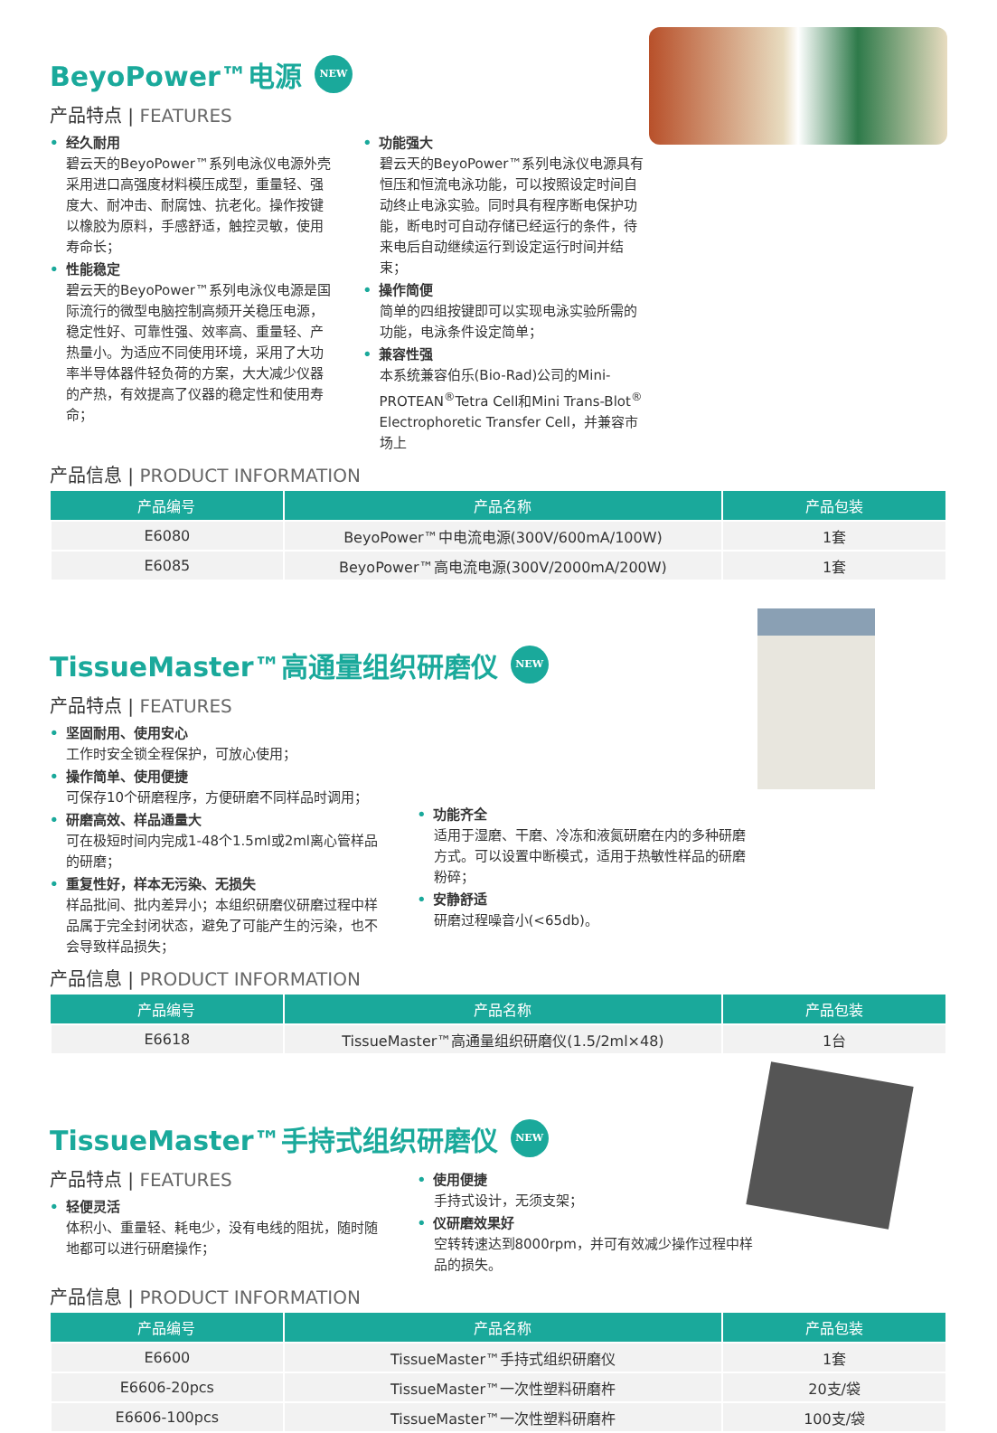BeyoPower™电源 NEW
产品特点 | FEATURES
• 经久耐用
碧云天的BeyoPower™系列电泳仪电源外壳采用进口高强度材料模压成型，重量轻、强度大、耐冲击、耐腐蚀、抗老化。操作按键以橡胶为原料，手感舒适，触控灵敏，使用寿命长；
• 性能稳定
碧云天的BeyoPower™系列电泳仪电源是国际流行的微型电脑控制高频开关稳压电源，稳定性好、可靠性强、效率高、重量轻、产热量小。为适应不同使用环境，采用了大功率半导体器件轻负荷的方案，大大减少仪器的产热，有效提高了仪器的稳定性和使用寿命；
• 功能强大
碧云天的BeyoPower™系列电泳仪电源具有恒压和恒流电泳功能，可以按照设定时间自动终止电泳实验。同时具有程序断电保护功能，断电时可自动存储已经运行的条件，待来电后自动继续运行到设定运行时间并结束；
• 操作简便
简单的四组按键即可以实现电泳实验所需的功能，电泳条件设定简单；
• 兼容性强
本系统兼容伯乐(Bio-Rad)公司的Mini-PROTEAN<sup>®</sup>Tetra Cell和Mini Trans-Blot<sup>®</sup> Electrophoretic Transfer Cell，并兼容市场上
产品信息 | PRODUCT INFORMATION
| 产品编号 | 产品名称 | 产品包装 |
| --- | --- | --- |
| E6080 | BeyoPower™中电流电源(300V/600mA/100W) | 1套 |
| E6085 | BeyoPower™高电流电源(300V/2000mA/200W) | 1套 |
TissueMaster™高通量组织研磨仪 NEW
产品特点 | FEATURES
• 坚固耐用、使用安心
工作时安全锁全程保护，可放心使用；
• 操作简单、使用便捷
可保存10个研磨程序，方便研磨不同样品时调用；
• 研磨高效、样品通量大
可在极短时间内完成1-48个1.5ml或2ml离心管样品的研磨；
• 重复性好，样本无污染、无损失
样品批间、批内差异小；本组织研磨仪研磨过程中样品属于完全封闭状态，避免了可能产生的污染，也不会导致样品损失；
• 功能齐全
适用于湿磨、干磨、冷冻和液氮研磨在内的多种研磨方式。可以设置中断模式，适用于热敏性样品的研磨粉碎；
• 安静舒适
研磨过程噪音小(<65db)。
产品信息 | PRODUCT INFORMATION
| 产品编号 | 产品名称 | 产品包装 |
| --- | --- | --- |
| E6618 | TissueMaster™高通量组织研磨仪(1.5/2ml×48) | 1台 |
TissueMaster™手持式组织研磨仪 NEW
产品特点 | FEATURES
• 轻便灵活
体积小、重量轻、耗电少，没有电线的阻扰，随时随地都可以进行研磨操作；
• 使用便捷
手持式设计，无须支架；
• 仪研磨效果好
空转转速达到8000rpm，并可有效减少操作过程中样品的损失。
产品信息 | PRODUCT INFORMATION
| 产品编号 | 产品名称 | 产品包装 |
| --- | --- | --- |
| E6600 | TissueMaster™手持式组织研磨仪 | 1套 |
| E6606-20pcs | TissueMaster™一次性塑料研磨杵 | 20支/袋 |
| E6606-100pcs | TissueMaster™一次性塑料研磨杵 | 100支/袋 |